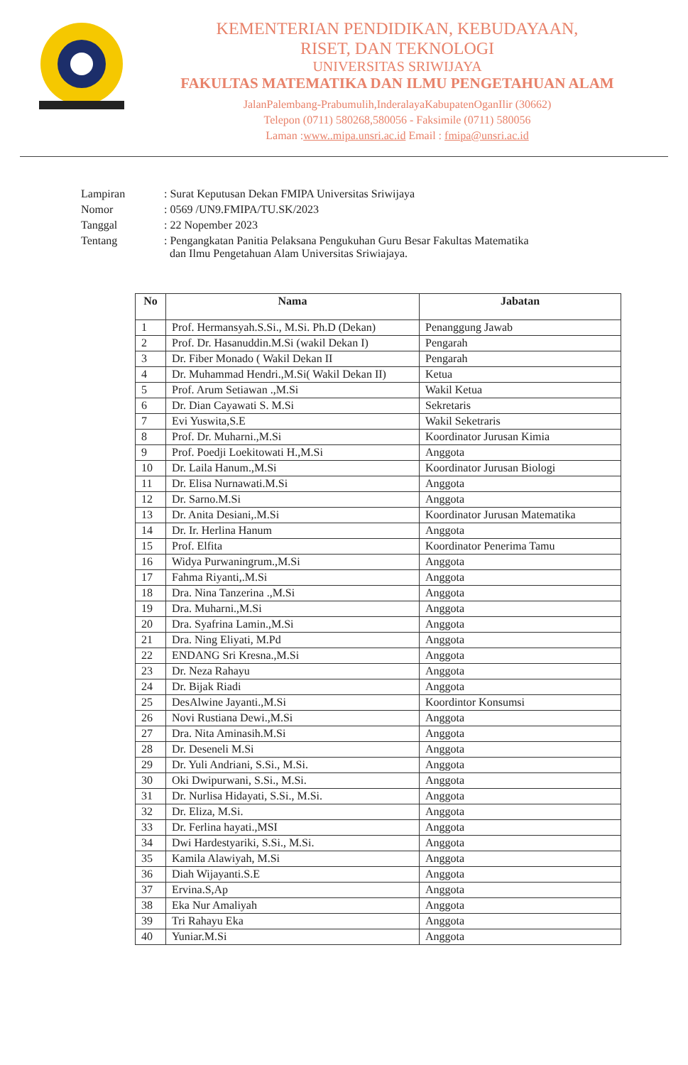KEMENTERIAN PENDIDIKAN, KEBUDAYAAN,
RISET, DAN TEKNOLOGI
UNIVERSITAS SRIWIJAYA
FAKULTAS MATEMATIKA DAN ILMU PENGETAHUAN ALAM
JalanPalembang-Prabumulih,InderalayaKabupatenOganIlir (30662)
Telepon (0711) 580268,580056 - Faksimile (0711) 580056
Laman :www..mipa.unsri.ac.id Email : fmipa@unsri.ac.id
| Lampiran | : Surat Keputusan Dekan FMIPA Universitas Sriwijaya |
| Nomor | : 0569 /UN9.FMIPA/TU.SK/2023 |
| Tanggal | : 22 Nopember 2023 |
| Tentang | : Pengangkatan Panitia Pelaksana Pengukuhan Guru Besar Fakultas Matematika dan Ilmu Pengetahuan Alam Universitas Sriwiajaya. |
| No | Nama | Jabatan |
| --- | --- | --- |
| 1 | Prof. Hermansyah.S.Si., M.Si. Ph.D (Dekan) | Penanggung Jawab |
| 2 | Prof. Dr. Hasanuddin.M.Si (wakil Dekan I) | Pengarah |
| 3 | Dr. Fiber Monado ( Wakil Dekan II | Pengarah |
| 4 | Dr. Muhammad Hendri.,M.Si( Wakil Dekan II) | Ketua |
| 5 | Prof. Arum Setiawan .,M.Si | Wakil Ketua |
| 6 | Dr. Dian Cayawati S. M.Si | Sekretaris |
| 7 | Evi Yuswita,S.E | Wakil Seketraris |
| 8 | Prof. Dr. Muharni.,M.Si | Koordinator Jurusan Kimia |
| 9 | Prof. Poedji Loekitowati H.,M.Si | Anggota |
| 10 | Dr. Laila Hanum.,M.Si | Koordinator Jurusan Biologi |
| 11 | Dr. Elisa Nurnawati.M.Si | Anggota |
| 12 | Dr. Sarno.M.Si | Anggota |
| 13 | Dr. Anita Desiani,.M.Si | Koordinator Jurusan Matematika |
| 14 | Dr. Ir. Herlina Hanum | Anggota |
| 15 | Prof. Elfita | Koordinator Penerima Tamu |
| 16 | Widya Purwaningrum.,M.Si | Anggota |
| 17 | Fahma Riyanti,.M.Si | Anggota |
| 18 | Dra. Nina Tanzerina .,M.Si | Anggota |
| 19 | Dra. Muharni.,M.Si | Anggota |
| 20 | Dra. Syafrina Lamin.,M.Si | Anggota |
| 21 | Dra. Ning Eliyati, M.Pd | Anggota |
| 22 | ENDANG Sri Kresna.,M.Si | Anggota |
| 23 | Dr. Neza Rahayu | Anggota |
| 24 | Dr. Bijak Riadi | Anggota |
| 25 | DesAlwine Jayanti.,M.Si | Koordintor Konsumsi |
| 26 | Novi Rustiana Dewi.,M.Si | Anggota |
| 27 | Dra. Nita Aminasih.M.Si | Anggota |
| 28 | Dr. Deseneli M.Si | Anggota |
| 29 | Dr. Yuli Andriani, S.Si., M.Si. | Anggota |
| 30 | Oki Dwipurwani, S.Si., M.Si. | Anggota |
| 31 | Dr. Nurlisa Hidayati, S.Si., M.Si. | Anggota |
| 32 | Dr. Eliza, M.Si. | Anggota |
| 33 | Dr. Ferlina hayati.,MSI | Anggota |
| 34 | Dwi Hardestyariki, S.Si., M.Si. | Anggota |
| 35 | Kamila Alawiyah, M.Si | Anggota |
| 36 | Diah Wijayanti.S.E | Anggota |
| 37 | Ervina.S,Ap | Anggota |
| 38 | Eka Nur Amaliyah | Anggota |
| 39 | Tri Rahayu Eka | Anggota |
| 40 | Yuniar.M.Si | Anggota |